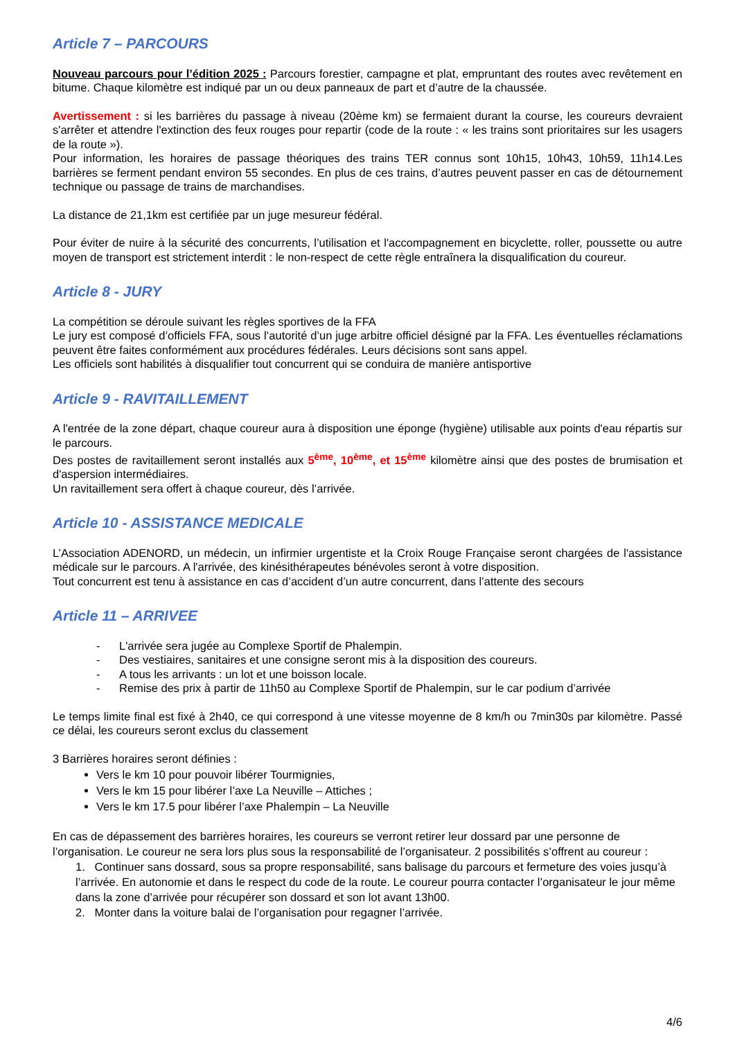Article 7 – PARCOURS
Nouveau parcours pour l’édition 2025 : Parcours forestier, campagne et plat, empruntant des routes avec revêtement en bitume. Chaque kilomètre est indiqué par un ou deux panneaux de part et d’autre de la chaussée.
Avertissement : si les barrières du passage à niveau (20ème km) se fermaient durant la course, les coureurs devraient s'arrêter et attendre l'extinction des feux rouges pour repartir (code de la route : « les trains sont prioritaires sur les usagers de la route »).
Pour information, les horaires de passage théoriques des trains TER connus sont 10h15, 10h43, 10h59, 11h14.Les barrières se ferment pendant environ 55 secondes. En plus de ces trains, d’autres peuvent passer en cas de détournement technique ou passage de trains de marchandises.
La distance de 21,1km est certifiée par un juge mesureur fédéral.
Pour éviter de nuire à la sécurité des concurrents, l’utilisation et l'accompagnement en bicyclette, roller, poussette ou autre moyen de transport est strictement interdit : le non-respect de cette règle entraînera la disqualification du coureur.
Article 8 - JURY
La compétition se déroule suivant les règles sportives de la FFA
Le jury est composé d’officiels FFA, sous l’autorité d’un juge arbitre officiel désigné par la FFA. Les éventuelles réclamations peuvent être faites conformément aux procédures fédérales. Leurs décisions sont sans appel.
Les officiels sont habilités à disqualifier tout concurrent qui se conduira de manière antisportive
Article 9 - RAVITAILLEMENT
A l'entrée de la zone départ, chaque coureur aura à disposition une éponge (hygiène) utilisable aux points d'eau répartis sur le parcours.
Des postes de ravitaillement seront installés aux 5<sup>ème</sup>, 10<sup>ème</sup>, et 15<sup>ème</sup> kilomètre ainsi que des postes de brumisation et d'aspersion intermédiaires.
Un ravitaillement sera offert à chaque coureur, dès l’arrivée.
Article 10 - ASSISTANCE MEDICALE
L’Association ADENORD, un médecin, un infirmier urgentiste et la Croix Rouge Française seront chargées de l'assistance médicale sur le parcours. A l'arrivée, des kinésithérapeutes bénévoles seront à votre disposition.
Tout concurrent est tenu à assistance en cas d’accident d’un autre concurrent, dans l’attente des secours
Article 11 – ARRIVEE
- L'arrivée sera jugée au Complexe Sportif de Phalempin.
- Des vestiaires, sanitaires et une consigne seront mis à la disposition des coureurs.
- A tous les arrivants : un lot et une boisson locale.
- Remise des prix à partir de 11h50 au Complexe Sportif de Phalempin, sur le car podium d’arrivée
Le temps limite final est fixé à 2h40, ce qui correspond à une vitesse moyenne de 8 km/h ou 7min30s par kilomètre. Passé ce délai, les coureurs seront exclus du classement
3 Barrières horaires seront définies :
Vers le km 10 pour pouvoir libérer Tourmignies,
Vers le km 15 pour libérer l’axe La Neuville – Attiches ;
Vers le km 17.5 pour libérer l’axe Phalempin – La Neuville
En cas de dépassement des barrières horaires, les coureurs se verront retirer leur dossard par une personne de l’organisation. Le coureur ne sera lors plus sous la responsabilité de l’organisateur. 2 possibilités s’offrent au coureur :
1. Continuer sans dossard, sous sa propre responsabilité, sans balisage du parcours et fermeture des voies jusqu’à l’arrivée. En autonomie et dans le respect du code de la route. Le coureur pourra contacter l’organisateur le jour même dans la zone d’arrivée pour récupérer son dossard et son lot avant 13h00.
2. Monter dans la voiture balai de l’organisation pour regagner l’arrivée.
4/6